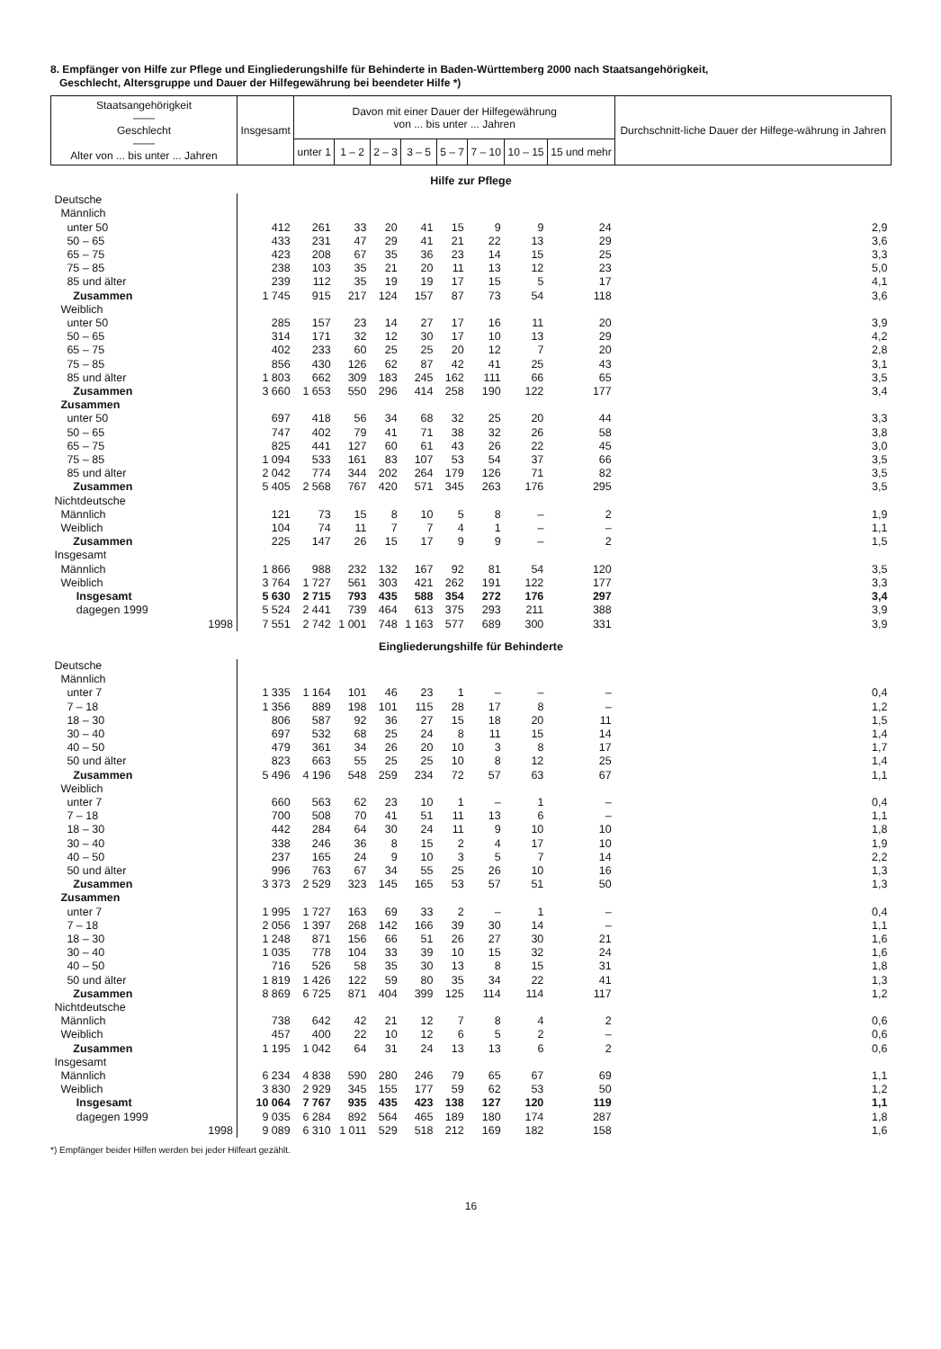8. Empfänger von Hilfe zur Pflege und Eingliederungshilfe für Behinderte in Baden-Württemberg 2000 nach Staatsangehörigkeit,
Geschlecht, Altersgruppe und Dauer der Hilfegewährung bei beendeter Hilfe *)
| Staatsangehörigkeit —— Geschlecht —— Alter von ... bis unter ... Jahren | Insgesamt | Davon mit einer Dauer der Hilfegewährung von ... bis unter ... Jahren | | | | | | | | Durchschnitt-liche Dauer der Hilfege-währung in Jahren |
| --- | --- | --- | --- | --- | --- | --- | --- | --- | --- | --- |
| | | unter 1 | 1 – 2 | 2 – 3 | 3 – 5 | 5 – 7 | 7 – 10 | 10 – 15 | 15 und mehr | |
| Hilfe zur Pflege | | | | | | | | | | |
| Deutsche | | | | | | | | | | |
| Männlich | | | | | | | | | | |
| unter 50 | 412 | 261 | 33 | 20 | 41 | 15 | 9 | 9 | 24 | 2,9 |
| 50 – 65 | 433 | 231 | 47 | 29 | 41 | 21 | 22 | 13 | 29 | 3,6 |
| 65 – 75 | 423 | 208 | 67 | 35 | 36 | 23 | 14 | 15 | 25 | 3,3 |
| 75 – 85 | 238 | 103 | 35 | 21 | 20 | 11 | 13 | 12 | 23 | 5,0 |
| 85 und älter | 239 | 112 | 35 | 19 | 19 | 17 | 15 | 5 | 17 | 4,1 |
| Zusammen | 1 745 | 915 | 217 | 124 | 157 | 87 | 73 | 54 | 118 | 3,6 |
| Weiblich | | | | | | | | | | |
| unter 50 | 285 | 157 | 23 | 14 | 27 | 17 | 16 | 11 | 20 | 3,9 |
| 50 – 65 | 314 | 171 | 32 | 12 | 30 | 17 | 10 | 13 | 29 | 4,2 |
| 65 – 75 | 402 | 233 | 60 | 25 | 25 | 20 | 12 | 7 | 20 | 2,8 |
| 75 – 85 | 856 | 430 | 126 | 62 | 87 | 42 | 41 | 25 | 43 | 3,1 |
| 85 und älter | 1 803 | 662 | 309 | 183 | 245 | 162 | 111 | 66 | 65 | 3,5 |
| Zusammen | 3 660 | 1 653 | 550 | 296 | 414 | 258 | 190 | 122 | 177 | 3,4 |
| Zusammen | | | | | | | | | | |
| unter 50 | 697 | 418 | 56 | 34 | 68 | 32 | 25 | 20 | 44 | 3,3 |
| 50 – 65 | 747 | 402 | 79 | 41 | 71 | 38 | 32 | 26 | 58 | 3,8 |
| 65 – 75 | 825 | 441 | 127 | 60 | 61 | 43 | 26 | 22 | 45 | 3,0 |
| 75 – 85 | 1 094 | 533 | 161 | 83 | 107 | 53 | 54 | 37 | 66 | 3,5 |
| 85 und älter | 2 042 | 774 | 344 | 202 | 264 | 179 | 126 | 71 | 82 | 3,5 |
| Zusammen | 5 405 | 2 568 | 767 | 420 | 571 | 345 | 263 | 176 | 295 | 3,5 |
| Nichtdeutsche | | | | | | | | | | |
| Männlich | 121 | 73 | 15 | 8 | 10 | 5 | 8 | – | 2 | 1,9 |
| Weiblich | 104 | 74 | 11 | 7 | 7 | 4 | 1 | – | – | 1,1 |
| Zusammen | 225 | 147 | 26 | 15 | 17 | 9 | 9 | – | 2 | 1,5 |
| Insgesamt | | | | | | | | | | |
| Männlich | 1 866 | 988 | 232 | 132 | 167 | 92 | 81 | 54 | 120 | 3,5 |
| Weiblich | 3 764 | 1 727 | 561 | 303 | 421 | 262 | 191 | 122 | 177 | 3,3 |
| Insgesamt | 5 630 | 2 715 | 793 | 435 | 588 | 354 | 272 | 176 | 297 | 3,4 |
| dagegen 1999 | 5 524 | 2 441 | 739 | 464 | 613 | 375 | 293 | 211 | 388 | 3,9 |
| 1998 | 7 551 | 2 742 | 1 001 | 748 | 1 163 | 577 | 689 | 300 | 331 | 3,9 |
| Eingliederungshilfe für Behinderte | | | | | | | | | | |
| Deutsche | | | | | | | | | | |
| Männlich | | | | | | | | | | |
| unter 7 | 1 335 | 1 164 | 101 | 46 | 23 | 1 | – | – | – | 0,4 |
| 7 – 18 | 1 356 | 889 | 198 | 101 | 115 | 28 | 17 | 8 | – | 1,2 |
| 18 – 30 | 806 | 587 | 92 | 36 | 27 | 15 | 18 | 20 | 11 | 1,5 |
| 30 – 40 | 697 | 532 | 68 | 25 | 24 | 8 | 11 | 15 | 14 | 1,4 |
| 40 – 50 | 479 | 361 | 34 | 26 | 20 | 10 | 3 | 8 | 17 | 1,7 |
| 50 und älter | 823 | 663 | 55 | 25 | 25 | 10 | 8 | 12 | 25 | 1,4 |
| Zusammen | 5 496 | 4 196 | 548 | 259 | 234 | 72 | 57 | 63 | 67 | 1,1 |
| Weiblich | | | | | | | | | | |
| unter 7 | 660 | 563 | 62 | 23 | 10 | 1 | – | 1 | – | 0,4 |
| 7 – 18 | 700 | 508 | 70 | 41 | 51 | 11 | 13 | 6 | – | 1,1 |
| 18 – 30 | 442 | 284 | 64 | 30 | 24 | 11 | 9 | 10 | 10 | 1,8 |
| 30 – 40 | 338 | 246 | 36 | 8 | 15 | 2 | 4 | 17 | 10 | 1,9 |
| 40 – 50 | 237 | 165 | 24 | 9 | 10 | 3 | 5 | 7 | 14 | 2,2 |
| 50 und älter | 996 | 763 | 67 | 34 | 55 | 25 | 26 | 10 | 16 | 1,3 |
| Zusammen | 3 373 | 2 529 | 323 | 145 | 165 | 53 | 57 | 51 | 50 | 1,3 |
| Zusammen | | | | | | | | | | |
| unter 7 | 1 995 | 1 727 | 163 | 69 | 33 | 2 | – | 1 | – | 0,4 |
| 7 – 18 | 2 056 | 1 397 | 268 | 142 | 166 | 39 | 30 | 14 | – | 1,1 |
| 18 – 30 | 1 248 | 871 | 156 | 66 | 51 | 26 | 27 | 30 | 21 | 1,6 |
| 30 – 40 | 1 035 | 778 | 104 | 33 | 39 | 10 | 15 | 32 | 24 | 1,6 |
| 40 – 50 | 716 | 526 | 58 | 35 | 30 | 13 | 8 | 15 | 31 | 1,8 |
| 50 und älter | 1 819 | 1 426 | 122 | 59 | 80 | 35 | 34 | 22 | 41 | 1,3 |
| Zusammen | 8 869 | 6 725 | 871 | 404 | 399 | 125 | 114 | 114 | 117 | 1,2 |
| Nichtdeutsche | | | | | | | | | | |
| Männlich | 738 | 642 | 42 | 21 | 12 | 7 | 8 | 4 | 2 | 0,6 |
| Weiblich | 457 | 400 | 22 | 10 | 12 | 6 | 5 | 2 | – | 0,6 |
| Zusammen | 1 195 | 1 042 | 64 | 31 | 24 | 13 | 13 | 6 | 2 | 0,6 |
| Insgesamt | | | | | | | | | | |
| Männlich | 6 234 | 4 838 | 590 | 280 | 246 | 79 | 65 | 67 | 69 | 1,1 |
| Weiblich | 3 830 | 2 929 | 345 | 155 | 177 | 59 | 62 | 53 | 50 | 1,2 |
| Insgesamt | 10 064 | 7 767 | 935 | 435 | 423 | 138 | 127 | 120 | 119 | 1,1 |
| dagegen 1999 | 9 035 | 6 284 | 892 | 564 | 465 | 189 | 180 | 174 | 287 | 1,8 |
| 1998 | 9 089 | 6 310 | 1 011 | 529 | 518 | 212 | 169 | 182 | 158 | 1,6 |
*) Empfänger beider Hilfen werden bei jeder Hilfeart gezählt.
16